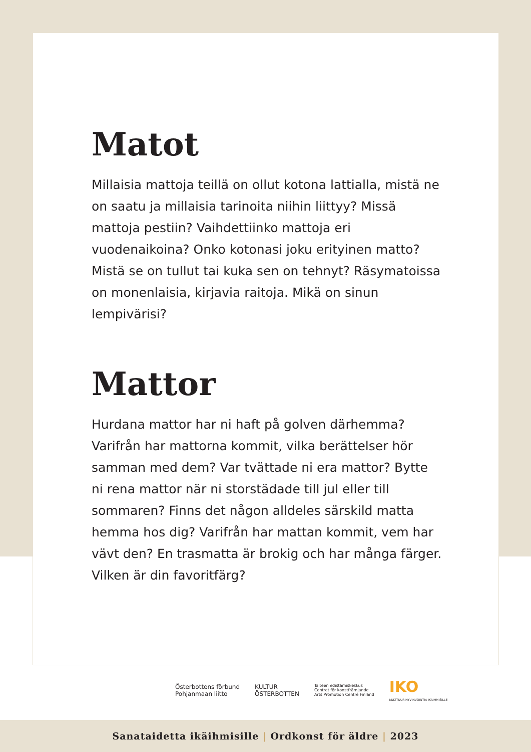Matot
Millaisia mattoja teillä on ollut kotona lattialla, mistä ne on saatu ja millaisia tarinoita niihin liittyy? Missä mattoja pestiin? Vaihdettiinko mattoja eri vuodenaikoina? Onko kotonasi joku erityinen matto? Mistä se on tullut tai kuka sen on tehnyt? Räsymatoissa on monenlaisia, kirjavia raitoja. Mikä on sinun lempivärisi?
Mattor
Hurdana mattor har ni haft på golven därhemma? Varifrån har mattorna kommit, vilka berättelser hör samman med dem? Var tvättade ni era mattor? Bytte ni rena mattor när ni storstädade till jul eller till sommaren? Finns det någon alldeles särskild matta hemma hos dig? Varifrån har mattan kommit, vem har vävt den? En trasmatta är brokig och har många färger. Vilken är din favoritfärg?
Österbottens förbund
Pohjanmaan liitto
KULTUR
ÖSTERBOTTEN
Taiteen edistämiskeskus
Centret för konstfrämjande
Arts Promotion Centre Finland
IKO
KULTTUURIHYVINVOINTIA IKÄIHMISILLE
Sanataidetta ikäihmisille | Ordkonst för äldre | 2023